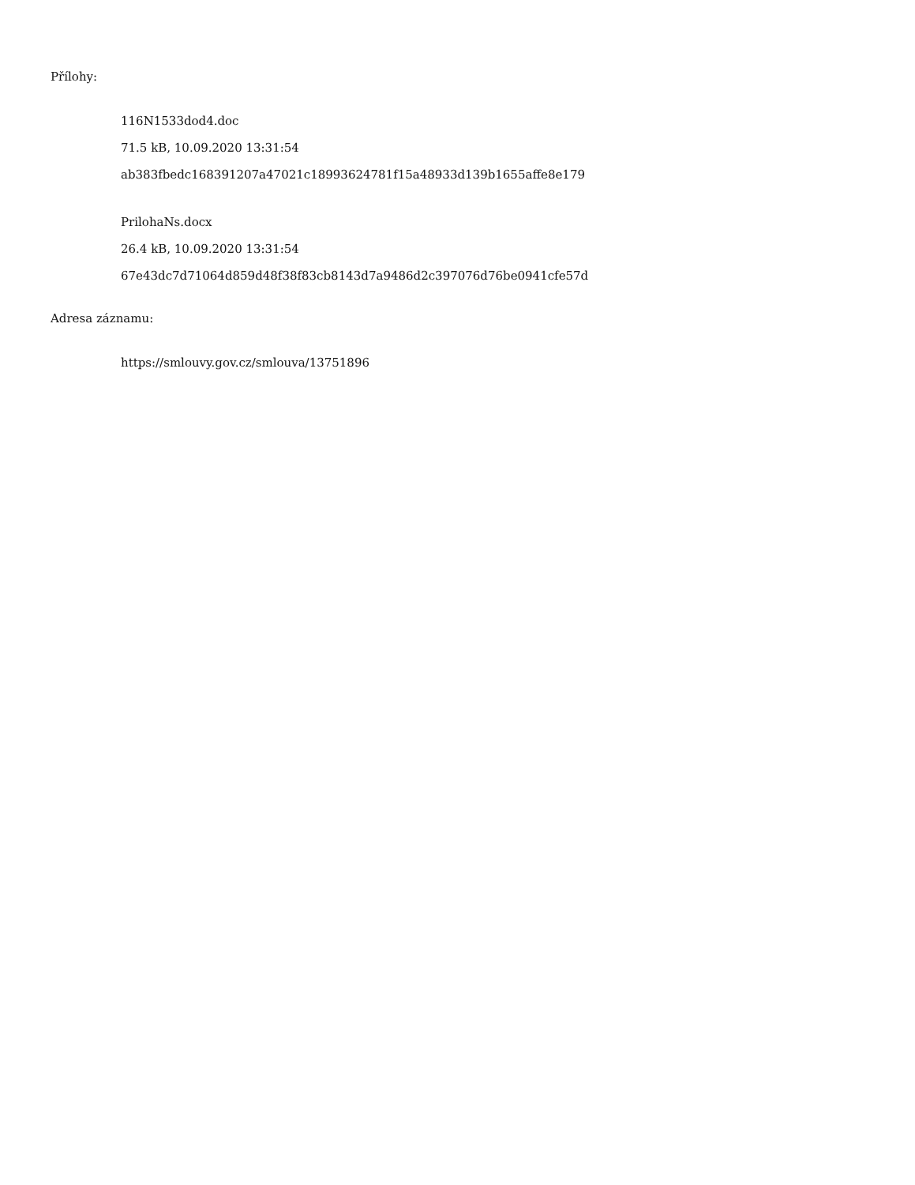Přílohy:
116N1533dod4.doc
71.5 kB, 10.09.2020 13:31:54
ab383fbedc168391207a47021c18993624781f15a48933d139b1655affe8e179
PrilohaNs.docx
26.4 kB, 10.09.2020 13:31:54
67e43dc7d71064d859d48f38f83cb8143d7a9486d2c397076d76be0941cfe57d
Adresa záznamu:
https://smlouvy.gov.cz/smlouva/13751896